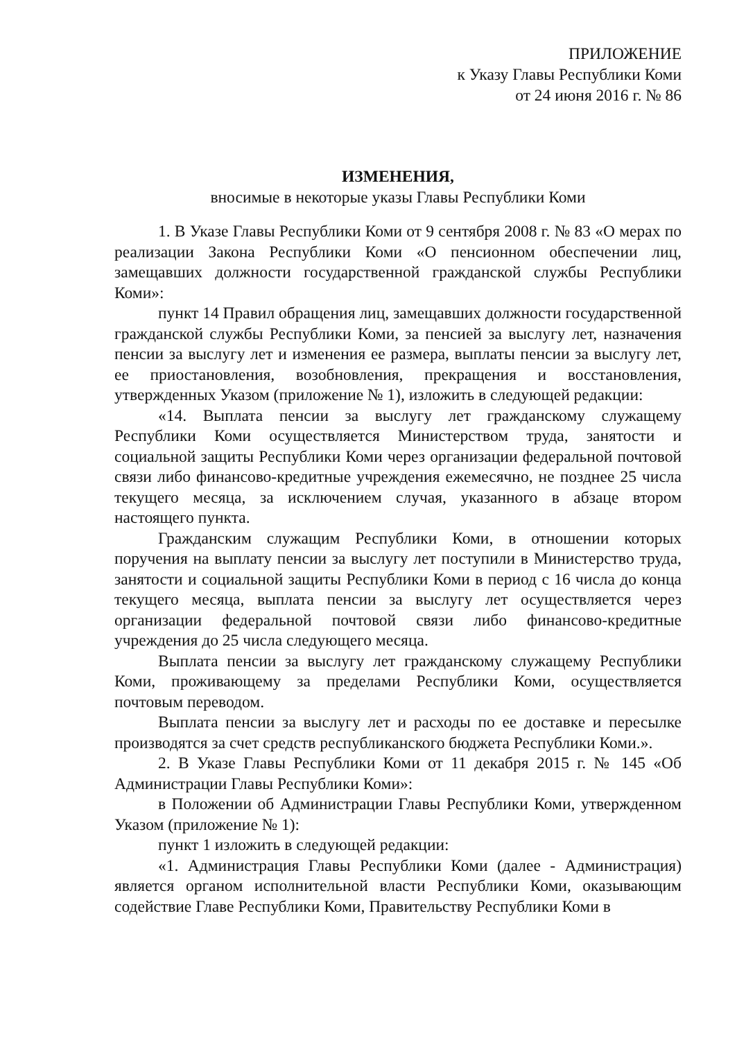ПРИЛОЖЕНИЕ
к Указу Главы Республики Коми
от 24 июня 2016 г. № 86
ИЗМЕНЕНИЯ,
вносимые в некоторые указы Главы Республики Коми
1. В Указе Главы Республики Коми от 9 сентября 2008 г. № 83 «О мерах по реализации Закона Республики Коми «О пенсионном обеспечении лиц, замещавших должности государственной гражданской службы Республики Коми»:
пункт 14 Правил обращения лиц, замещавших должности государственной гражданской службы Республики Коми, за пенсией за выслугу лет, назначения пенсии за выслугу лет и изменения ее размера, выплаты пенсии за выслугу лет, ее приостановления, возобновления, прекращения и восстановления, утвержденных Указом (приложение № 1), изложить в следующей редакции:
«14. Выплата пенсии за выслугу лет гражданскому служащему Республики Коми осуществляется Министерством труда, занятости и социальной защиты Республики Коми через организации федеральной почтовой связи либо финансово-кредитные учреждения ежемесячно, не позднее 25 числа текущего месяца, за исключением случая, указанного в абзаце втором настоящего пункта.
Гражданским служащим Республики Коми, в отношении которых поручения на выплату пенсии за выслугу лет поступили в Министерство труда, занятости и социальной защиты Республики Коми в период с 16 числа до конца текущего месяца, выплата пенсии за выслугу лет осуществляется через организации федеральной почтовой связи либо финансово-кредитные учреждения до 25 числа следующего месяца.
Выплата пенсии за выслугу лет гражданскому служащему Республики Коми, проживающему за пределами Республики Коми, осуществляется почтовым переводом.
Выплата пенсии за выслугу лет и расходы по ее доставке и пересылке производятся за счет средств республиканского бюджета Республики Коми.».
2. В Указе Главы Республики Коми от 11 декабря 2015 г. № 145 «Об Администрации Главы Республики Коми»:
в Положении об Администрации Главы Республики Коми, утвержденном Указом (приложение № 1):
пункт 1 изложить в следующей редакции:
«1. Администрация Главы Республики Коми (далее - Администрация) является органом исполнительной власти Республики Коми, оказывающим содействие Главе Республики Коми, Правительству Республики Коми в